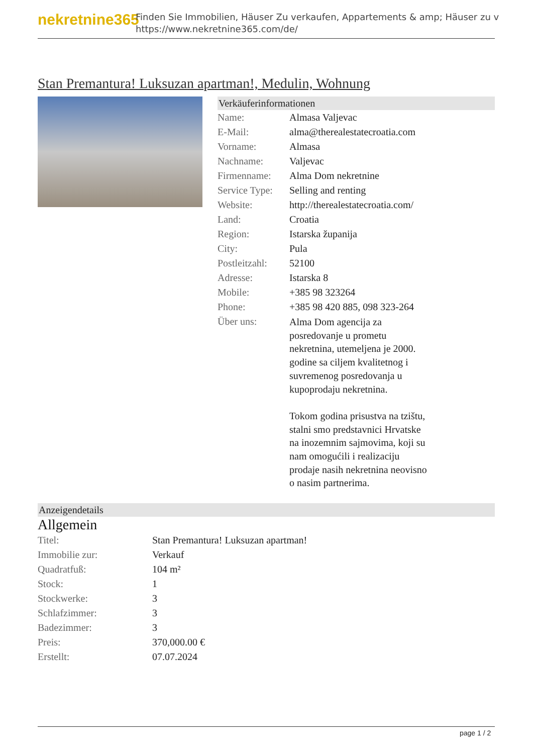nekretnine365
Finden Sie Immobilien, Häuser Zu verkaufen, Appartements & amp; Häuser zu v
https://www.nekretnine365.com/de/
Stan Premantura! Luksuzan apartman!, Medulin, Wohnung
Verkäuferinformationen
| Name: | Almasa Valjevac |
| E-Mail: | alma@therealestatecroatia.com |
| Vorname: | Almasa |
| Nachname: | Valjevac |
| Firmenname: | Alma Dom nekretnine |
| Service Type: | Selling and renting |
| Website: | http://therealestatecroatia.com/ |
| Land: | Croatia |
| Region: | Istarska županija |
| City: | Pula |
| Postleitzahl: | 52100 |
| Adresse: | Istarska 8 |
| Mobile: | +385 98 323264 |
| Phone: | +385 98 420 885, 098 323-264 |
| Über uns: | Alma Dom agencija za posredovanje u prometu nekretnina, utemeljena je 2000. godine sa ciljem kvalitetnog i suvremenog posredovanja u kupoprodaju nekretnina. Tokom godina prisustva na tzištu, stalni smo predstavnici Hrvatske na inozemnim sajmovima, koji su nam omogućili i realizaciju prodaje nasih nekretnina neovisno o nasim partnerima. |
Anzeigendetails
Allgemein
| Titel: | Stan Premantura! Luksuzan apartman! |
| Immobilie zur: | Verkauf |
| Quadratfuß: | 104 m² |
| Stock: | 1 |
| Stockwerke: | 3 |
| Schlafzimmer: | 3 |
| Badezimmer: | 3 |
| Preis: | 370,000.00 € |
| Erstellt: | 07.07.2024 |
page 1 / 2